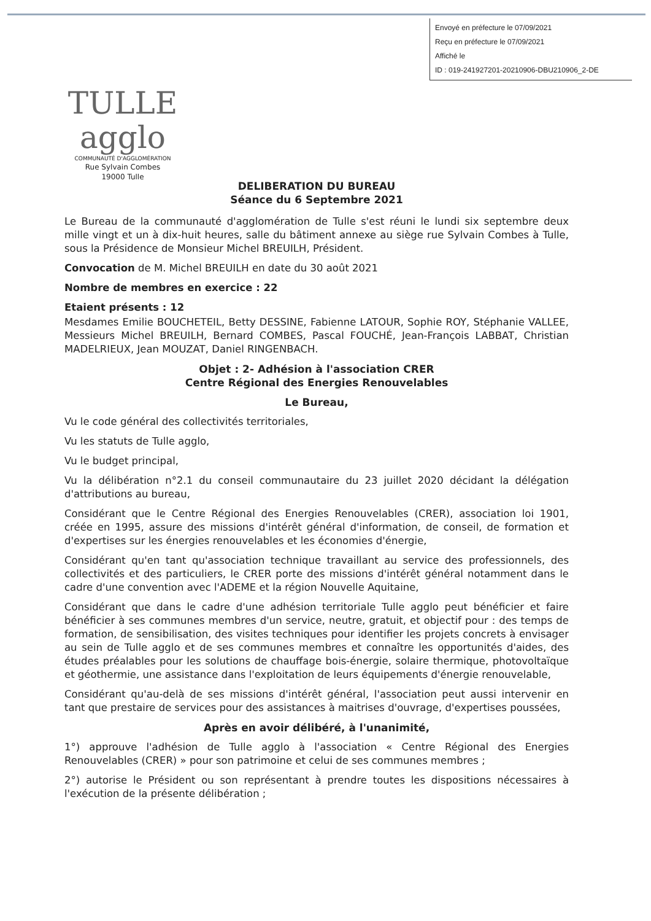Envoyé en préfecture le 07/09/2021
Reçu en préfecture le 07/09/2021
Affiché le
ID : 019-241927201-20210906-DBU210906_2-DE
TULLE agglo
COMMUNAUTÉ D'AGGLOMÉRATION
Rue Sylvain Combes
19000 Tulle
DELIBERATION DU BUREAU
Séance du 6 Septembre 2021
Le Bureau de la communauté d'agglomération de Tulle s'est réuni le lundi six septembre deux mille vingt et un à dix-huit heures, salle du bâtiment annexe au siège rue Sylvain Combes à Tulle, sous la Présidence de Monsieur Michel BREUILH, Président.
Convocation de M. Michel BREUILH en date du 30 août 2021
Nombre de membres en exercice : 22
Etaient présents : 12
Mesdames Emilie BOUCHETEIL, Betty DESSINE, Fabienne LATOUR, Sophie ROY, Stéphanie VALLEE, Messieurs Michel BREUILH, Bernard COMBES, Pascal FOUCHÉ, Jean-François LABBAT, Christian MADELRIEUX, Jean MOUZAT, Daniel RINGENBACH.
Objet : 2- Adhésion à l'association CRER
Centre Régional des Energies Renouvelables
Le Bureau,
Vu le code général des collectivités territoriales,
Vu les statuts de Tulle agglo,
Vu le budget principal,
Vu la délibération n°2.1 du conseil communautaire du 23 juillet 2020 décidant la délégation d'attributions au bureau,
Considérant que le Centre Régional des Energies Renouvelables (CRER), association loi 1901, créée en 1995, assure des missions d'intérêt général d'information, de conseil, de formation et d'expertises sur les énergies renouvelables et les économies d'énergie,
Considérant qu'en tant qu'association technique travaillant au service des professionnels, des collectivités et des particuliers, le CRER porte des missions d'intérêt général notamment dans le cadre d'une convention avec l'ADEME et la région Nouvelle Aquitaine,
Considérant que dans le cadre d'une adhésion territoriale Tulle agglo peut bénéficier et faire bénéficier à ses communes membres d'un service, neutre, gratuit, et objectif pour : des temps de formation, de sensibilisation, des visites techniques pour identifier les projets concrets à envisager au sein de Tulle agglo et de ses communes membres et connaître les opportunités d'aides, des études préalables pour les solutions de chauffage bois-énergie, solaire thermique, photovoltaïque et géothermie, une assistance dans l'exploitation de leurs équipements d'énergie renouvelable,
Considérant qu'au-delà de ses missions d'intérêt général, l'association peut aussi intervenir en tant que prestaire de services pour des assistances à maitrises d'ouvrage, d'expertises poussées,
Après en avoir délibéré, à l'unanimité,
1°) approuve l'adhésion de Tulle agglo à l'association « Centre Régional des Energies Renouvelables (CRER) » pour son patrimoine et celui de ses communes membres ;
2°) autorise le Président ou son représentant à prendre toutes les dispositions nécessaires à l'exécution de la présente délibération ;